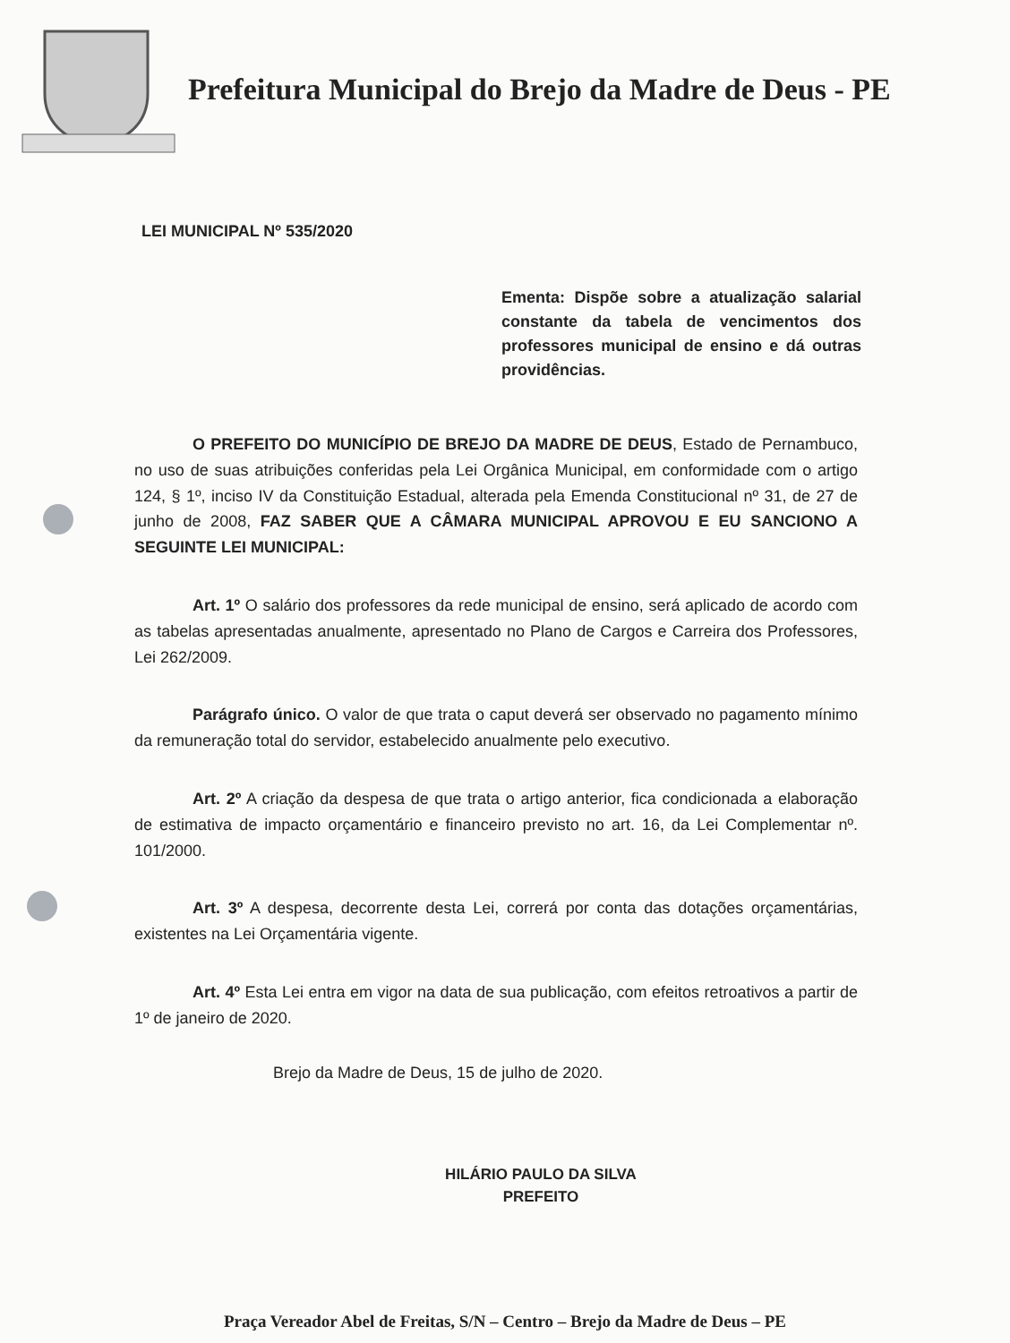Prefeitura Municipal do Brejo da Madre de Deus - PE
LEI MUNICIPAL Nº 535/2020
Ementa: Dispõe sobre a atualização salarial constante da tabela de vencimentos dos professores municipal de ensino e dá outras providências.
O PREFEITO DO MUNICÍPIO DE BREJO DA MADRE DE DEUS, Estado de Pernambuco, no uso de suas atribuições conferidas pela Lei Orgânica Municipal, em conformidade com o artigo 124, § 1º, inciso IV da Constituição Estadual, alterada pela Emenda Constitucional nº 31, de 27 de junho de 2008, FAZ SABER QUE A CÂMARA MUNICIPAL APROVOU E EU SANCIONO A SEGUINTE LEI MUNICIPAL:
Art. 1º O salário dos professores da rede municipal de ensino, será aplicado de acordo com as tabelas apresentadas anualmente, apresentado no Plano de Cargos e Carreira dos Professores, Lei 262/2009.
Parágrafo único. O valor de que trata o caput deverá ser observado no pagamento mínimo da remuneração total do servidor, estabelecido anualmente pelo executivo.
Art. 2º A criação da despesa de que trata o artigo anterior, fica condicionada a elaboração de estimativa de impacto orçamentário e financeiro previsto no art. 16, da Lei Complementar nº. 101/2000.
Art. 3º A despesa, decorrente desta Lei, correrá por conta das dotações orçamentárias, existentes na Lei Orçamentária vigente.
Art. 4º Esta Lei entra em vigor na data de sua publicação, com efeitos retroativos a partir de 1º de janeiro de 2020.
Brejo da Madre de Deus, 15 de julho de 2020.
HILÁRIO PAULO DA SILVA
PREFEITO
Praça Vereador Abel de Freitas, S/N – Centro – Brejo da Madre de Deus – PE